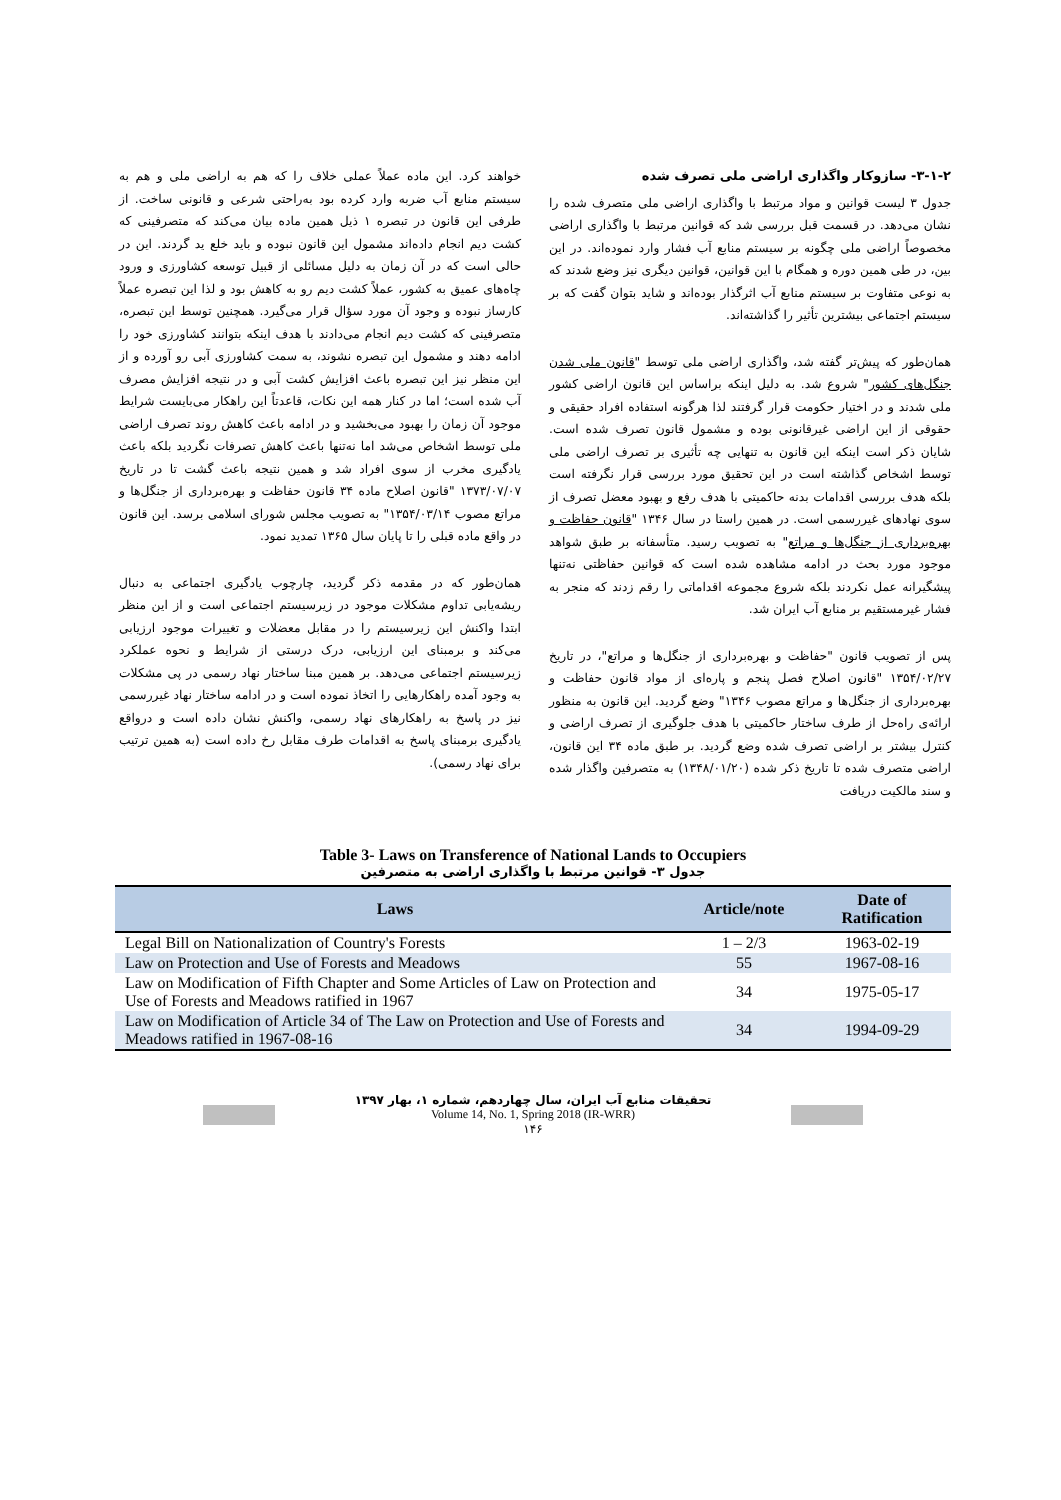۳-۱-۲- سازوکار واگذاری اراضی ملی تصرف شده
جدول ۳ لیست قوانین و مواد مرتبط با واگذاری اراضی ملی متصرف شده را نشان می‌دهد. در قسمت قبل بررسی شد که قوانین مرتبط با واگذاری اراضی مخصوصاً اراضی ملی چگونه بر سیستم منابع آب فشار وارد نموده‌اند. در این بین، در طی همین دوره و همگام با این قوانین، قوانین دیگری نیز وضع شدند که به نوعی متفاوت بر سیستم منابع آب اثرگذار بوده‌اند و شاید بتوان گفت که بر سیستم اجتماعی بیشترین تأثیر را گذاشته‌اند.
همان‌طور که پیش‌تر گفته شد، واگذاری اراضی ملی توسط "قانون ملی شدن جنگل‌های کشور" شروع شد. به دلیل اینکه براساس این قانون اراضی کشور ملی شدند و در اختیار حکومت قرار گرفتند لذا هرگونه استفاده افراد حقیقی و حقوقی از این اراضی غیرقانونی بوده و مشمول قانون تصرف شده است. شایان ذکر است اینکه این قانون به تنهایی چه تأثیری بر تصرف اراضی ملی توسط اشخاص گذاشته است در این تحقیق مورد بررسی قرار نگرفته است بلکه هدف بررسی اقدامات بدنه حاکمیتی با هدف رفع و بهبود معضل تصرف از سوی نهادهای غیررسمی است. در همین راستا در سال ۱۳۴۶ "قانون حفاظت و بهره‌برداری از جنگل‌ها و مراتع" به تصویب رسید. متأسفانه بر طبق شواهد موجود مورد بحث در ادامه مشاهده شده است که قوانین حفاظتی نه‌تنها پیشگیرانه عمل نکردند بلکه شروع مجموعه اقداماتی را رقم زدند که منجر به فشار غیرمستقیم بر منابع آب ایران شد.
پس از تصویب قانون "حفاظت و بهره‌برداری از جنگل‌ها و مراتع"، در تاریخ ۱۳۵۴/۰۲/۲۷ "قانون اصلاح فصل پنجم و پاره‌ای از مواد قانون حفاظت و بهره‌برداری از جنگل‌ها و مراتع مصوب ۱۳۴۶" وضع گردید. این قانون به منظور ارائه‌ی راه‌حل از طرف ساختار حاکمیتی با هدف جلوگیری از تصرف اراضی و کنترل بیشتر بر اراضی تصرف شده وضع گردید. بر طبق ماده ۳۴ این قانون، اراضی متصرف شده تا تاریخ ذکر شده (۱۳۴۸/۰۱/۲۰) به متصرفین واگذار شده و سند مالکیت دریافت
خواهند کرد. این ماده عملاً عملی خلاف را که هم به اراضی ملی و هم به سیستم منابع آب ضربه وارد کرده بود به‌راحتی شرعی و قانونی ساخت. از طرفی این قانون در تبصره ۱ ذیل همین ماده بیان می‌کند که متصرفینی که کشت دیم انجام داده‌اند مشمول این قانون نبوده و باید خلع ید گردند. این در حالی است که در آن زمان به دلیل مسائلی از قبیل توسعه کشاورزی و ورود چاه‌های عمیق به کشور، عملاً کشت دیم رو به کاهش بود و لذا این تبصره عملاً کارساز نبوده و وجود آن مورد سؤال قرار می‌گیرد. همچنین توسط این تبصره، متصرفینی که کشت دیم انجام می‌دادند با هدف اینکه بتوانند کشاورزی خود را ادامه دهند و مشمول این تبصره نشوند، به سمت کشاورزی آبی رو آورده و از این منظر نیز این تبصره باعث افزایش کشت آبی و در نتیجه افزایش مصرف آب شده است؛ اما در کنار همه این نکات، قاعدتاً این راهکار می‌بایست شرایط موجود آن زمان را بهبود می‌بخشید و در ادامه باعث کاهش روند تصرف اراضی ملی توسط اشخاص می‌شد اما نه‌تنها باعث کاهش تصرفات نگردید بلکه باعث یادگیری مخرب از سوی افراد شد و همین نتیجه باعث گشت تا در تاریخ ۱۳۷۳/۰۷/۰۷ "قانون اصلاح ماده ۳۴ قانون حفاظت و بهره‌برداری از جنگل‌ها و مراتع مصوب ۱۳۵۴/۰۳/۱۴" به تصویب مجلس شورای اسلامی برسد. این قانون در واقع ماده قبلی را تا پایان سال ۱۳۶۵ تمدید نمود.
همان‌طور که در مقدمه ذکر گردید، چارچوب یادگیری اجتماعی به دنبال ریشه‌یابی تداوم مشکلات موجود در زیرسیستم اجتماعی است و از این منظر ابتدا واکنش این زیرسیستم را در مقابل معضلات و تغییرات موجود ارزیابی می‌کند و برمبنای این ارزیابی، درک درستی از شرایط و نحوه عملکرد زیرسیستم اجتماعی می‌دهد. بر همین مبنا ساختار نهاد رسمی در پی مشکلات به وجود آمده راهکارهایی را اتخاذ نموده است و در ادامه ساختار نهاد غیررسمی نیز در پاسخ به راهکارهای نهاد رسمی، واکنش نشان داده است و درواقع یادگیری برمبنای پاسخ به اقدامات طرف مقابل رخ داده است (به همین ترتیب برای نهاد رسمی).
Table 3- Laws on Transference of National Lands to Occupiers
جدول ۳- قوانین مرتبط با واگذاری اراضی به متصرفین
| Laws | Article/note | Date of Ratification |
| --- | --- | --- |
| Legal Bill on Nationalization of Country's Forests | 1 – 2/3 | 1963-02-19 |
| Law on Protection and Use of Forests and Meadows | 55 | 1967-08-16 |
| Law on Modification of Fifth Chapter and Some Articles of Law on Protection and Use of Forests and Meadows ratified in 1967 | 34 | 1975-05-17 |
| Law on Modification of Article 34 of The Law on Protection and Use of Forests and Meadows ratified in 1967-08-16 | 34 | 1994-09-29 |
تحقیقات منابع آب ایران، سال چهاردهم، شماره ۱، بهار ۱۳۹۷
Volume 14, No. 1, Spring 2018 (IR-WRR)
۱۴۶